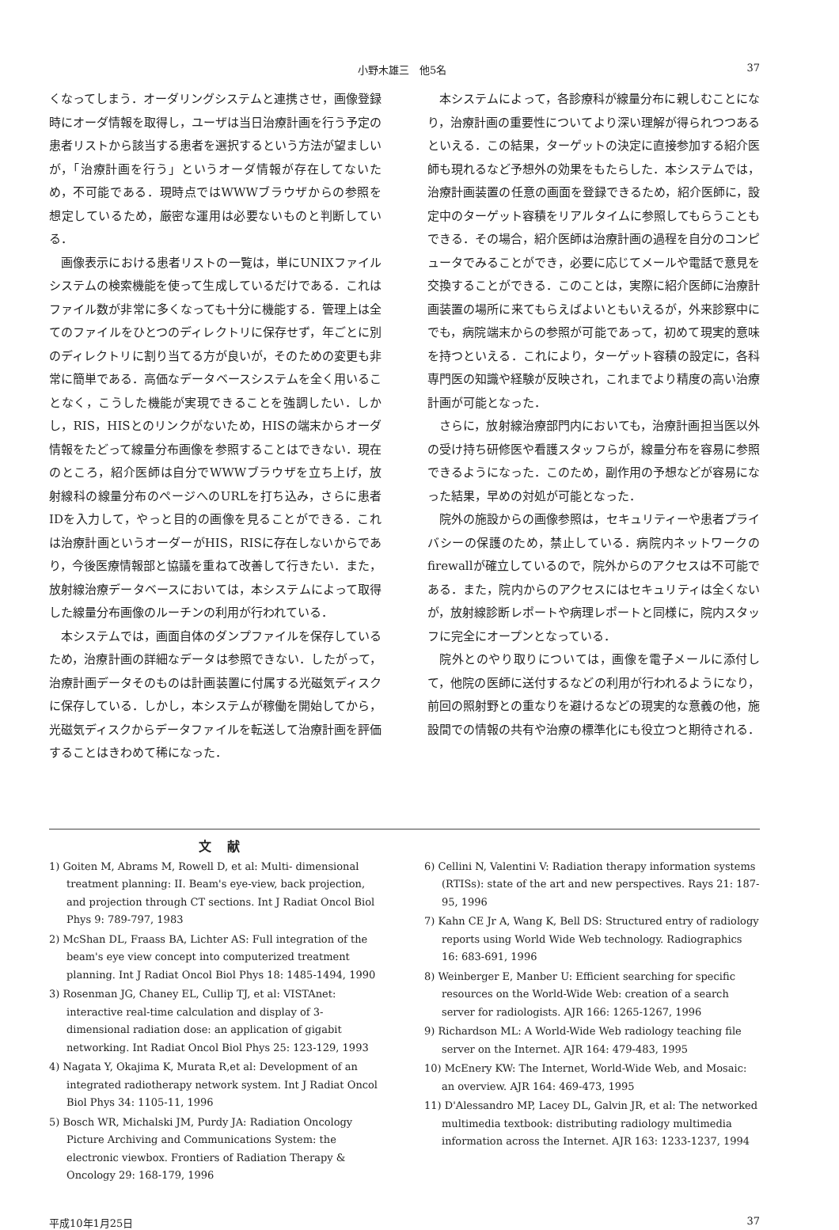小野木雄三　他5名 37
くなってしまう．オーダリングシステムと連携させ，画像登録時にオーダ情報を取得し，ユーザは当日治療計画を行う予定の患者リストから該当する患者を選択するという方法が望ましいが，「治療計画を行う」というオーダ情報が存在してないため，不可能である．現時点ではWWWブラウザからの参照を想定しているため，厳密な運用は必要ないものと判断している．
画像表示における患者リストの一覧は，単にUNIXファイルシステムの検索機能を使って生成しているだけである．これはファイル数が非常に多くなっても十分に機能する．管理上は全てのファイルをひとつのディレクトリに保存せず，年ごとに別のディレクトリに割り当てる方が良いが，そのための変更も非常に簡単である．高価なデータベースシステムを全く用いることなく，こうした機能が実現できることを強調したい．しかし，RIS，HISとのリンクがないため，HISの端末からオーダ情報をたどって線量分布画像を参照することはできない．現在のところ，紹介医師は自分でWWWブラウザを立ち上げ，放射線科の線量分布のページへのURLを打ち込み，さらに患者IDを入力して，やっと目的の画像を見ることができる．これは治療計画というオーダーがHIS，RISに存在しないからであり，今後医療情報部と協議を重ねて改善して行きたい．また，放射線治療データベースにおいては，本システムによって取得した線量分布画像のルーチンの利用が行われている．
本システムでは，画面自体のダンプファイルを保存しているため，治療計画の詳細なデータは参照できない．したがって，治療計画データそのものは計画装置に付属する光磁気ディスクに保存している．しかし，本システムが稼働を開始してから，光磁気ディスクからデータファイルを転送して治療計画を評価することはきわめて稀になった．
本システムによって，各診療科が線量分布に親しむことになり，治療計画の重要性についてより深い理解が得られつつあるといえる．この結果，ターゲットの決定に直接参加する紹介医師も現れるなど予想外の効果をもたらした．本システムでは，治療計画装置の任意の画面を登録できるため，紹介医師に，設定中のターゲット容積をリアルタイムに参照してもらうこともできる．その場合，紹介医師は治療計画の過程を自分のコンピュータでみることができ，必要に応じてメールや電話で意見を交換することができる．このことは，実際に紹介医師に治療計画装置の場所に来てもらえばよいともいえるが，外来診察中にでも，病院端末からの参照が可能であって，初めて現実的意味を持つといえる．これにより，ターゲット容積の設定に，各科専門医の知識や経験が反映され，これまでより精度の高い治療計画が可能となった．
さらに，放射線治療部門内においても，治療計画担当医以外の受け持ち研修医や看護スタッフらが，線量分布を容易に参照できるようになった．このため，副作用の予想などが容易になった結果，早めの対処が可能となった．
院外の施設からの画像参照は，セキュリティーや患者プライバシーの保護のため，禁止している．病院内ネットワークのfirewallが確立しているので，院外からのアクセスは不可能である．また，院内からのアクセスにはセキュリティは全くないが，放射線診断レポートや病理レポートと同様に，院内スタッフに完全にオープンとなっている．
院外とのやり取りについては，画像を電子メールに添付して，他院の医師に送付するなどの利用が行われるようになり，前回の照射野との重なりを避けるなどの現実的な意義の他，施設間での情報の共有や治療の標準化にも役立つと期待される．
文献
1) Goiten M, Abrams M, Rowell D, et al: Multi- dimensional treatment planning: II. Beam's eye-view, back projection, and projection through CT sections. Int J Radiat Oncol Biol Phys 9: 789-797, 1983
2) McShan DL, Fraass BA, Lichter AS: Full integration of the beam's eye view concept into computerized treatment planning. Int J Radiat Oncol Biol Phys 18: 1485-1494, 1990
3) Rosenman JG, Chaney EL, Cullip TJ, et al: VISTAnet: interactive real-time calculation and display of 3-dimensional radiation dose: an application of gigabit networking. Int Radiat Oncol Biol Phys 25: 123-129, 1993
4) Nagata Y, Okajima K, Murata R,et al: Development of an integrated radiotherapy network system. Int J Radiat Oncol Biol Phys 34: 1105-11, 1996
5) Bosch WR, Michalski JM, Purdy JA: Radiation Oncology Picture Archiving and Communications System: the electronic viewbox. Frontiers of Radiation Therapy & Oncology 29: 168-179, 1996
6) Cellini N, Valentini V: Radiation therapy information systems (RTISs): state of the art and new perspectives. Rays 21: 187-95, 1996
7) Kahn CE Jr A, Wang K, Bell DS: Structured entry of radiology reports using World Wide Web technology. Radiographics 16: 683-691, 1996
8) Weinberger E, Manber U: Efficient searching for specific resources on the World-Wide Web: creation of a search server for radiologists. AJR 166: 1265-1267, 1996
9) Richardson ML: A World-Wide Web radiology teaching file server on the Internet. AJR 164: 479-483, 1995
10) McEnery KW: The Internet, World-Wide Web, and Mosaic: an overview. AJR 164: 469-473, 1995
11) D'Alessandro MP, Lacey DL, Galvin JR, et al: The networked multimedia textbook: distributing radiology multimedia information across the Internet. AJR 163: 1233-1237, 1994
平成10年1月25日 37